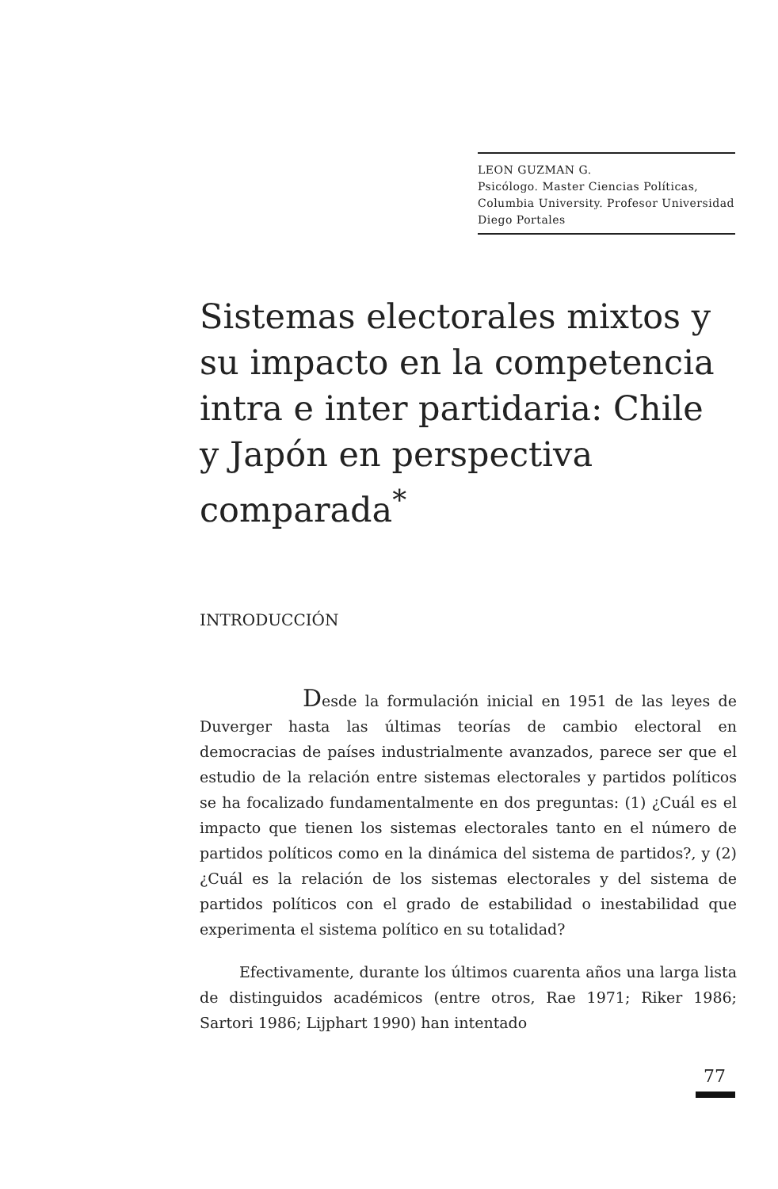LEON GUZMAN G.
Psicólogo. Master Ciencias Políticas, Columbia University. Profesor Universidad Diego Portales
Sistemas electorales mixtos y su impacto en la competencia intra e inter partidaria: Chile y Japón en perspectiva comparada<sup>*</sup>
INTRODUCCIÓN
Desde la formulación inicial en 1951 de las leyes de Duverger hasta las últimas teorías de cambio electoral en democracias de países industrialmente avanzados, parece ser que el estudio de la relación entre sistemas electorales y partidos políticos se ha focalizado fundamentalmente en dos preguntas: (1) ¿Cuál es el impacto que tienen los sistemas electorales tanto en el número de partidos políticos como en la dinámica del sistema de partidos?, y (2) ¿Cuál es la relación de los sistemas electorales y del sistema de partidos políticos con el grado de estabilidad o inestabilidad que experimenta el sistema político en su totalidad?
Efectivamente, durante los últimos cuarenta años una larga lista de distinguidos académicos (entre otros, Rae 1971; Riker 1986; Sartori 1986; Lijphart 1990) han intentado
77